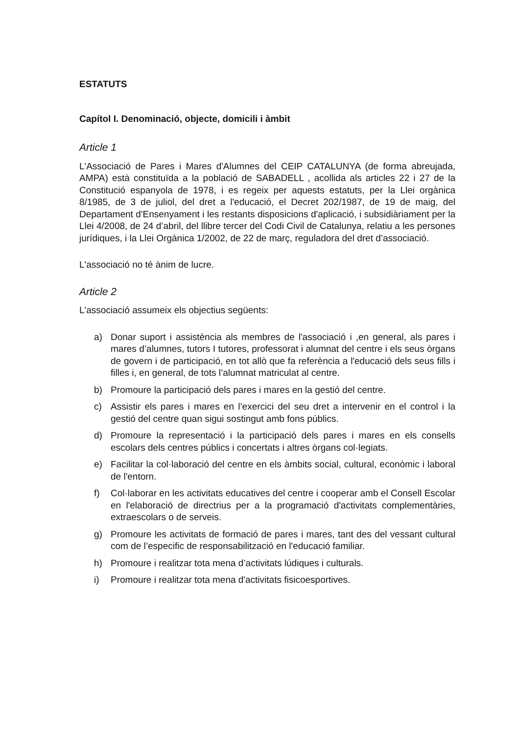ESTATUTS
Capítol I. Denominació, objecte, domicili i àmbit
Article 1
L'Associació de Pares i Mares d'Alumnes del CEIP CATALUNYA (de forma abreujada, AMPA) està constituïda a la població de SABADELL , acollida als articles 22 i 27 de la Constitució espanyola de 1978, i es regeix per aquests estatuts, per la Llei orgànica 8/1985, de 3 de juliol, del dret a l'educació, el Decret 202/1987, de 19 de maig, del Departament d'Ensenyament i les restants disposicions d'aplicació, i subsidiàriament per la Llei 4/2008, de 24 d’abril, del llibre tercer del Codi Civil de Catalunya, relatiu a les persones jurídiques, i la Llei Orgànica 1/2002, de 22 de març, reguladora del dret d’associació.
L'associació no té ànim de lucre.
Article 2
L'associació assumeix els objectius següents:
a) Donar suport i assistència als membres de l'associació i ,en general, als pares i mares d’alumnes, tutors I tutores, professorat i alumnat del centre i els seus òrgans de govern i de participació, en tot allò que fa referència a l'educació dels seus fills i filles i, en general, de tots l’alumnat matriculat al centre.
b) Promoure la participació dels pares i mares en la gestió del centre.
c) Assistir els pares i mares en l’exercici del seu dret a intervenir en el control i la gestió del centre quan sigui sostingut amb fons públics.
d) Promoure la representació i la participació dels pares i mares en els consells escolars dels centres públics i concertats i altres òrgans col·legiats.
e) Facilitar la col·laboració del centre en els àmbits social, cultural, econòmic i laboral de l'entorn.
f) Col·laborar en les activitats educatives del centre i cooperar amb el Consell Escolar en l'elaboració de directrius per a la programació d'activitats complementàries, extraescolars o de serveis.
g) Promoure les activitats de formació de pares i mares, tant des del vessant cultural com de l’especific de responsabilització en l'educació familiar.
h) Promoure i realitzar tota mena d’activitats lúdiques i culturals.
i) Promoure i realitzar tota mena d'activitats fisicoesportives.